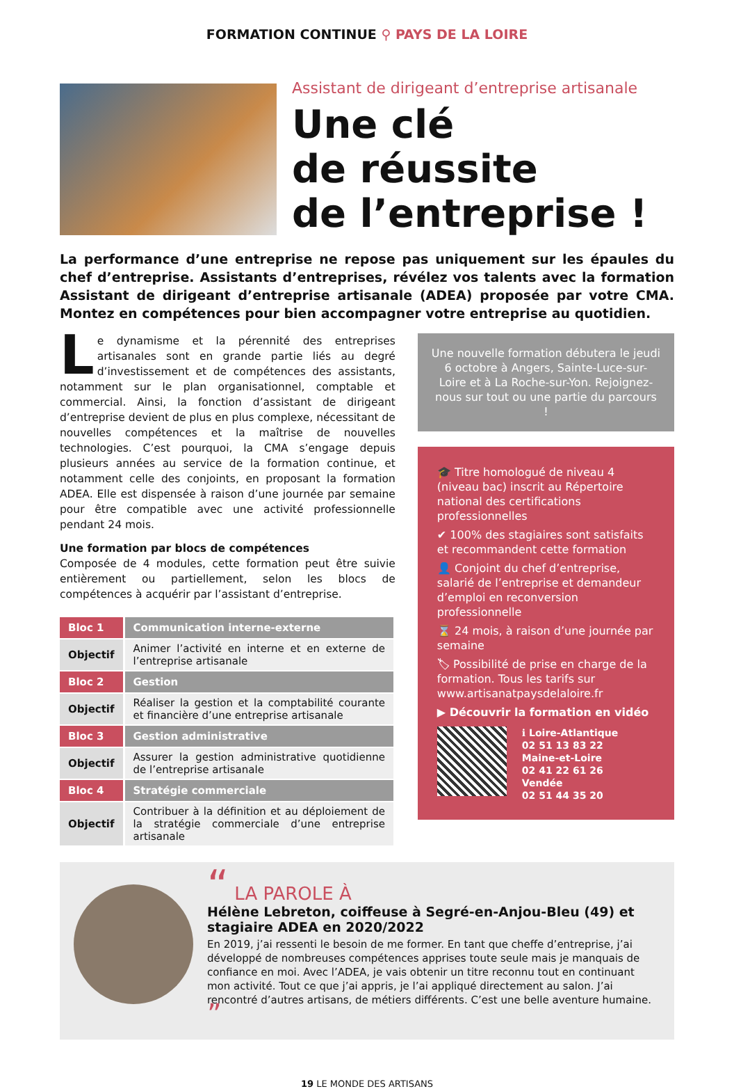FORMATION CONTINUE ⚲ PAYS DE LA LOIRE
Assistant de dirigeant d’entreprise artisanale
Une clé
de réussite
de l’entreprise !
La performance d’une entreprise ne repose pas uniquement sur les épaules du chef d’entreprise. Assistants d’entreprises, révélez vos talents avec la formation Assistant de dirigeant d’entreprise artisanale (ADEA) proposée par votre CMA. Montez en compétences pour bien accompagner votre entreprise au quotidien.
Le dynamisme et la pérennité des entreprises artisanales sont en grande partie liés au degré d’investissement et de compétences des assistants, notamment sur le plan organisationnel, comptable et commercial. Ainsi, la fonction d’assistant de dirigeant d’entreprise devient de plus en plus complexe, nécessitant de nouvelles compétences et la maîtrise de nouvelles technologies. C’est pourquoi, la CMA s’engage depuis plusieurs années au service de la formation continue, et notamment celle des conjoints, en proposant la formation ADEA. Elle est dispensée à raison d’une journée par semaine pour être compatible avec une activité professionnelle pendant 24 mois.
Une formation par blocs de compétences
Composée de 4 modules, cette formation peut être suivie entièrement ou partiellement, selon les blocs de compétences à acquérir par l’assistant d’entreprise.
| Bloc 1 | Communication interne-externe |
| Objectif | Animer l’activité en interne et en externe de l’entreprise artisanale |
| Bloc 2 | Gestion |
| Objectif | Réaliser la gestion et la comptabilité courante et financière d’une entreprise artisanale |
| Bloc 3 | Gestion administrative |
| Objectif | Assurer la gestion administrative quotidienne de l’entreprise artisanale |
| Bloc 4 | Stratégie commerciale |
| Objectif | Contribuer à la définition et au déploiement de la stratégie commerciale d’une entreprise artisanale |
Une nouvelle formation débutera le jeudi 6 octobre à Angers, Sainte-Luce-sur-Loire et à La Roche-sur-Yon. Rejoignez-nous sur tout ou une partie du parcours !
🎓 Titre homologué de niveau 4 (niveau bac) inscrit au Répertoire national des certifications professionnelles
✔ 100% des stagiaires sont satisfaits et recommandent cette formation
👤 Conjoint du chef d’entreprise, salarié de l’entreprise et demandeur d’emploi en reconversion professionnelle
⌛ 24 mois, à raison d’une journée par semaine
🏷 Possibilité de prise en charge de la formation. Tous les tarifs sur www.artisanatpaysdelaloire.fr
▶ Découvrir la formation en vidéo
ℹ Loire-Atlantique
02 51 13 83 22
Maine-et-Loire
02 41 22 61 26
Vendée
02 51 44 35 20
“ LA PAROLE À
Hélène Lebreton, coiffeuse à Segré-en-Anjou-Bleu (49) et stagiaire ADEA en 2020/2022
En 2019, j’ai ressenti le besoin de me former. En tant que cheffe d’entreprise, j’ai développé de nombreuses compétences apprises toute seule mais je manquais de confiance en moi. Avec l’ADEA, je vais obtenir un titre reconnu tout en continuant mon activité. Tout ce que j’ai appris, je l’ai appliqué directement au salon. J’ai rencontré d’autres artisans, de métiers différents. C’est une belle aventure humaine. ”
19 LE MONDE DES ARTISANS